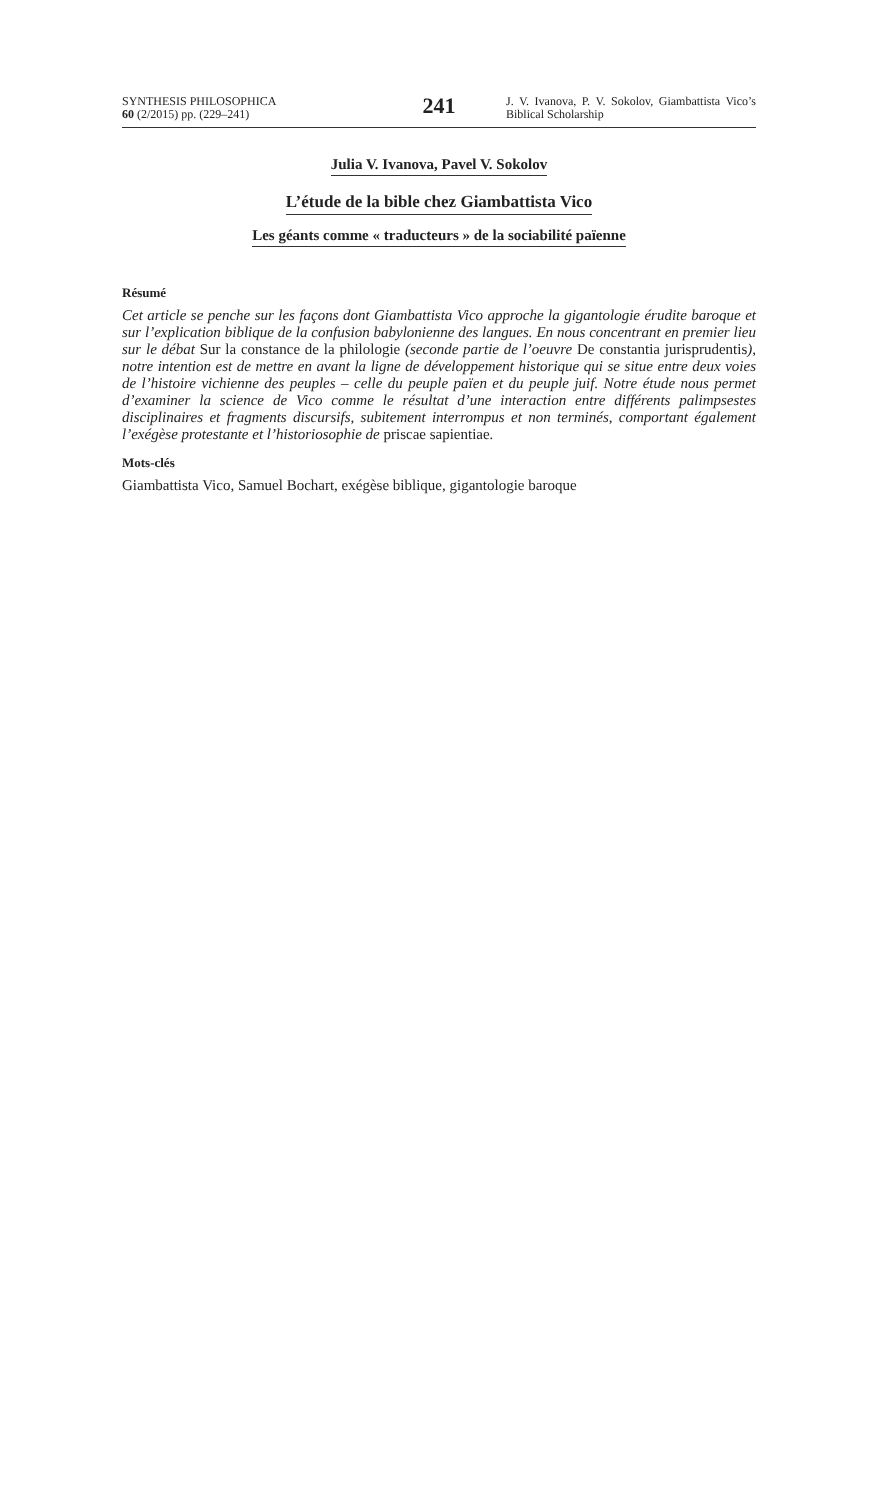SYNTHESIS PHILOSOPHICA
60 (2/2015) pp. (229–241)
241
J. V. Ivanova, P. V. Sokolov, Giambattista Vico’s Biblical Scholarship
Julia V. Ivanova, Pavel V. Sokolov
L’étude de la bible chez Giambattista Vico
Les géants comme « traducteurs » de la sociabilité païenne
Résumé
Cet article se penche sur les façons dont Giambattista Vico approche la gigantologie érudite baroque et sur l’explication biblique de la confusion babylonienne des langues. En nous concentrant en premier lieu sur le débat Sur la constance de la philologie (seconde partie de l’oeuvre De constantia jurisprudentis), notre intention est de mettre en avant la ligne de développement historique qui se situe entre deux voies de l’histoire vichienne des peuples – celle du peuple païen et du peuple juif. Notre étude nous permet d’examiner la science de Vico comme le résultat d’une interaction entre différents palimpsestes disciplinaires et fragments discursifs, subitement interrompus et non terminés, comportant également l’exégèse protestante et l’historiosophie de priscae sapientiae.
Mots-clés
Giambattista Vico, Samuel Bochart, exégèse biblique, gigantologie baroque